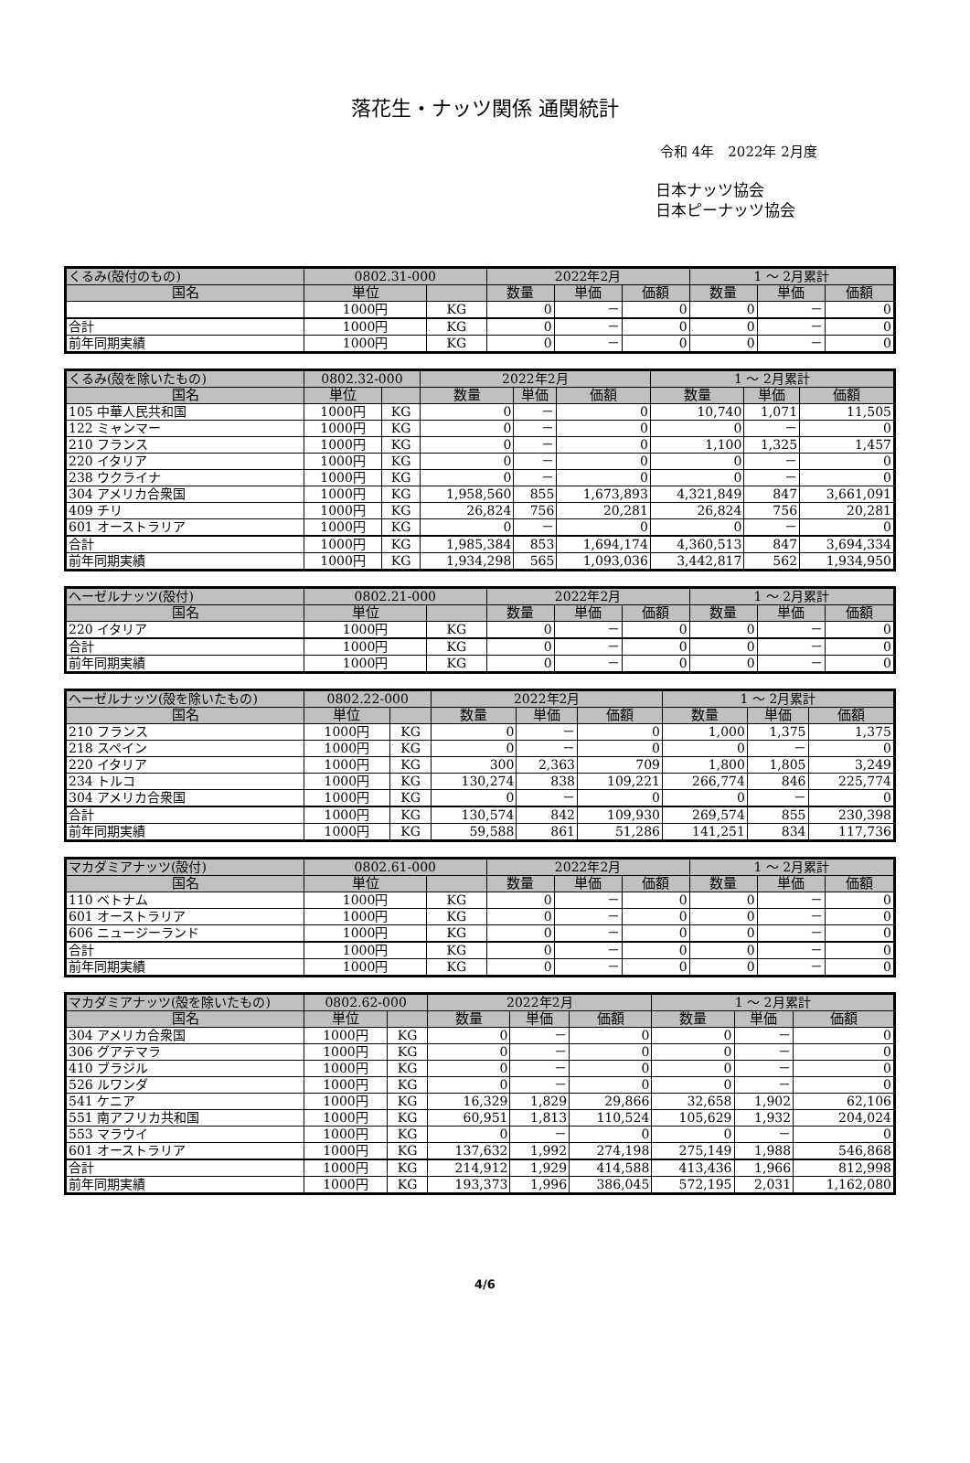落花生・ナッツ関係 通関統計
令和 4年　2022年 2月度
日本ナッツ協会
日本ピーナッツ協会
| くるみ(殻付のもの) | 0802.31-000 | | 2022年2月 | | | 1 ～ 2月累計 | | |
| 国名 | 単位 | | 数量 | 単価 | 価額 | 数量 | 単価 | 価額 |
| | 1000円 | KG | 0 | － | 0 | 0 | － | 0 |
| 合計 | 1000円 | KG | 0 | － | 0 | 0 | － | 0 |
| 前年同期実績 | 1000円 | KG | 0 | － | 0 | 0 | － | 0 |
| くるみ(殻を除いたもの) | 0802.32-000 | | 2022年2月 | | | 1 ～ 2月累計 | | |
| 国名 | 単位 | | 数量 | 単価 | 価額 | 数量 | 単価 | 価額 |
| 105 中華人民共和国 | 1000円 | KG | 0 | － | 0 | 10,740 | 1,071 | 11,505 |
| 122 ミャンマー | 1000円 | KG | 0 | － | 0 | 0 | － | 0 |
| 210 フランス | 1000円 | KG | 0 | － | 0 | 1,100 | 1,325 | 1,457 |
| 220 イタリア | 1000円 | KG | 0 | － | 0 | 0 | － | 0 |
| 238 ウクライナ | 1000円 | KG | 0 | － | 0 | 0 | － | 0 |
| 304 アメリカ合衆国 | 1000円 | KG | 1,958,560 | 855 | 1,673,893 | 4,321,849 | 847 | 3,661,091 |
| 409 チリ | 1000円 | KG | 26,824 | 756 | 20,281 | 26,824 | 756 | 20,281 |
| 601 オーストラリア | 1000円 | KG | 0 | － | 0 | 0 | － | 0 |
| 合計 | 1000円 | KG | 1,985,384 | 853 | 1,694,174 | 4,360,513 | 847 | 3,694,334 |
| 前年同期実績 | 1000円 | KG | 1,934,298 | 565 | 1,093,036 | 3,442,817 | 562 | 1,934,950 |
| ヘーゼルナッツ(殻付) | 0802.21-000 | | 2022年2月 | | | 1 ～ 2月累計 | | |
| 国名 | 単位 | | 数量 | 単価 | 価額 | 数量 | 単価 | 価額 |
| 220 イタリア | 1000円 | KG | 0 | － | 0 | 0 | － | 0 |
| 合計 | 1000円 | KG | 0 | － | 0 | 0 | － | 0 |
| 前年同期実績 | 1000円 | KG | 0 | － | 0 | 0 | － | 0 |
| ヘーゼルナッツ(殻を除いたもの) | 0802.22-000 | | 2022年2月 | | | 1 ～ 2月累計 | | |
| 国名 | 単位 | | 数量 | 単価 | 価額 | 数量 | 単価 | 価額 |
| 210 フランス | 1000円 | KG | 0 | － | 0 | 1,000 | 1,375 | 1,375 |
| 218 スペイン | 1000円 | KG | 0 | － | 0 | 0 | － | 0 |
| 220 イタリア | 1000円 | KG | 300 | 2,363 | 709 | 1,800 | 1,805 | 3,249 |
| 234 トルコ | 1000円 | KG | 130,274 | 838 | 109,221 | 266,774 | 846 | 225,774 |
| 304 アメリカ合衆国 | 1000円 | KG | 0 | － | 0 | 0 | － | 0 |
| 合計 | 1000円 | KG | 130,574 | 842 | 109,930 | 269,574 | 855 | 230,398 |
| 前年同期実績 | 1000円 | KG | 59,588 | 861 | 51,286 | 141,251 | 834 | 117,736 |
| マカダミアナッツ(殻付) | 0802.61-000 | | 2022年2月 | | | 1 ～ 2月累計 | | |
| 国名 | 単位 | | 数量 | 単価 | 価額 | 数量 | 単価 | 価額 |
| 110 ベトナム | 1000円 | KG | 0 | － | 0 | 0 | － | 0 |
| 601 オーストラリア | 1000円 | KG | 0 | － | 0 | 0 | － | 0 |
| 606 ニュージーランド | 1000円 | KG | 0 | － | 0 | 0 | － | 0 |
| 合計 | 1000円 | KG | 0 | － | 0 | 0 | － | 0 |
| 前年同期実績 | 1000円 | KG | 0 | － | 0 | 0 | － | 0 |
| マカダミアナッツ(殻を除いたもの) | 0802.62-000 | | 2022年2月 | | | 1 ～ 2月累計 | | |
| 国名 | 単位 | | 数量 | 単価 | 価額 | 数量 | 単価 | 価額 |
| 304 アメリカ合衆国 | 1000円 | KG | 0 | － | 0 | 0 | － | 0 |
| 306 グアテマラ | 1000円 | KG | 0 | － | 0 | 0 | － | 0 |
| 410 ブラジル | 1000円 | KG | 0 | － | 0 | 0 | － | 0 |
| 526 ルワンダ | 1000円 | KG | 0 | － | 0 | 0 | － | 0 |
| 541 ケニア | 1000円 | KG | 16,329 | 1,829 | 29,866 | 32,658 | 1,902 | 62,106 |
| 551 南アフリカ共和国 | 1000円 | KG | 60,951 | 1,813 | 110,524 | 105,629 | 1,932 | 204,024 |
| 553 マラウイ | 1000円 | KG | 0 | － | 0 | 0 | － | 0 |
| 601 オーストラリア | 1000円 | KG | 137,632 | 1,992 | 274,198 | 275,149 | 1,988 | 546,868 |
| 合計 | 1000円 | KG | 214,912 | 1,929 | 414,588 | 413,436 | 1,966 | 812,998 |
| 前年同期実績 | 1000円 | KG | 193,373 | 1,996 | 386,045 | 572,195 | 2,031 | 1,162,080 |
4/6